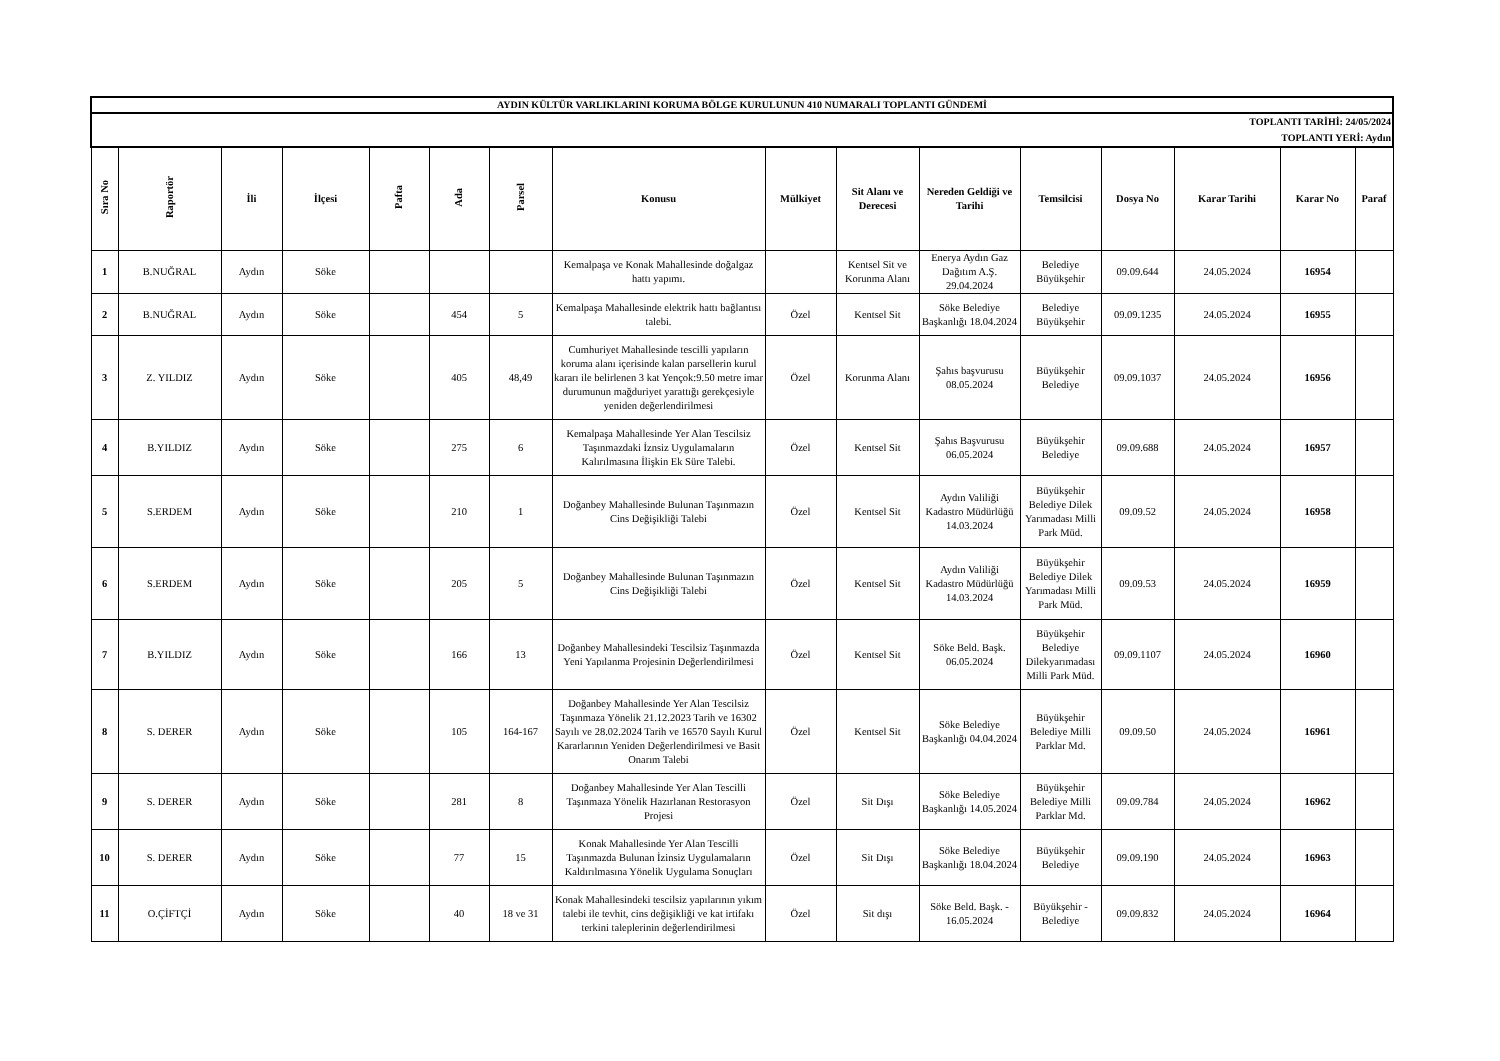| AYDIN KÜLTÜR VARLIKLARINI KORUMA BÖLGE KURULUNUN 410 NUMARALI TOPLANTI GÜNDEMİ | | | | | | | | | | | | | | | |
| TOPLANTI TARİHİ: 24/05/2024 TOPLANTI YERİ: Aydın | | | | | | | | | | | | | | | |
| Sıra No | Raportör | İli | İlçesi | Pafta | Ada | Parsel | Konusu | Mülkiyet | Sit Alanı ve Derecesi | Nereden Geldiği ve Tarihi | Temsilcisi | Dosya No | Karar Tarihi | Karar No | Paraf |
| 1 | B.NUĞRAL | Aydın | Söke | | | | Kemalpaşa ve Konak Mahallesinde doğalgaz hattı yapımı. | | Kentsel Sit ve Korunma Alanı | Enerya Aydın Gaz Dağıtım A.Ş. 29.04.2024 | Belediye Büyükşehir | 09.09.644 | 24.05.2024 | 16954 | |
| 2 | B.NUĞRAL | Aydın | Söke | | 454 | 5 | Kemalpaşa Mahallesinde elektrik hattı bağlantısı talebi. | Özel | Kentsel Sit | Söke Belediye Başkanlığı 18.04.2024 | Belediye Büyükşehir | 09.09.1235 | 24.05.2024 | 16955 | |
| 3 | Z. YILDIZ | Aydın | Söke | | 405 | 48,49 | Cumhuriyet Mahallesinde tescilli yapıların koruma alanı içerisinde kalan parsellerin kurul kararı ile belirlenen 3 kat Yençok:9.50 metre imar durumunun mağduriyet yarattığı gerekçesiyle yeniden değerlendirilmesi | Özel | Korunma Alanı | Şahıs başvurusu 08.05.2024 | Büyükşehir Belediye | 09.09.1037 | 24.05.2024 | 16956 | |
| 4 | B.YILDIZ | Aydın | Söke | | 275 | 6 | Kemalpaşa Mahallesinde Yer Alan Tescilsiz Taşınmazdaki İznsiz Uygulamaların Kalırılmasına İlişkin Ek Süre Talebi. | Özel | Kentsel Sit | Şahıs Başvurusu 06.05.2024 | Büyükşehir Belediye | 09.09.688 | 24.05.2024 | 16957 | |
| 5 | S.ERDEM | Aydın | Söke | | 210 | 1 | Doğanbey Mahallesinde Bulunan Taşınmazın Cins Değişikliği Talebi | Özel | Kentsel Sit | Aydın Valiliği Kadastro Müdürlüğü 14.03.2024 | Büyükşehir Belediye Dilek Yarımadası Milli Park Müd. | 09.09.52 | 24.05.2024 | 16958 | |
| 6 | S.ERDEM | Aydın | Söke | | 205 | 5 | Doğanbey Mahallesinde Bulunan Taşınmazın Cins Değişikliği Talebi | Özel | Kentsel Sit | Aydın Valiliği Kadastro Müdürlüğü 14.03.2024 | Büyükşehir Belediye Dilek Yarımadası Milli Park Müd. | 09.09.53 | 24.05.2024 | 16959 | |
| 7 | B.YILDIZ | Aydın | Söke | | 166 | 13 | Doğanbey Mahallesindeki Tescilsiz Taşınmazda Yeni Yapılanma Projesinin Değerlendirilmesi | Özel | Kentsel Sit | Söke Beld. Başk. 06.05.2024 | Büyükşehir Belediye Dilekyarımadası Milli Park Müd. | 09.09.1107 | 24.05.2024 | 16960 | |
| 8 | S. DERER | Aydın | Söke | | 105 | 164-167 | Doğanbey Mahallesinde Yer Alan Tescilsiz Taşınmaza Yönelik 21.12.2023 Tarih ve 16302 Sayılı ve 28.02.2024 Tarih ve 16570 Sayılı Kurul Kararlarının Yeniden Değerlendirilmesi ve Basit Onarım Talebi | Özel | Kentsel Sit | Söke Belediye Başkanlığı 04.04.2024 | Büyükşehir Belediye Milli Parklar Md. | 09.09.50 | 24.05.2024 | 16961 | |
| 9 | S. DERER | Aydın | Söke | | 281 | 8 | Doğanbey Mahallesinde Yer Alan Tescilli Taşınmaza Yönelik Hazırlanan Restorasyon Projesi | Özel | Sit Dışı | Söke Belediye Başkanlığı 14.05.2024 | Büyükşehir Belediye Milli Parklar Md. | 09.09.784 | 24.05.2024 | 16962 | |
| 10 | S. DERER | Aydın | Söke | | 77 | 15 | Konak Mahallesinde Yer Alan Tescilli Taşınmazda Bulunan İzinsiz Uygulamaların Kaldırılmasına Yönelik Uygulama Sonuçları | Özel | Sit Dışı | Söke Belediye Başkanlığı 18.04.2024 | Büyükşehir Belediye | 09.09.190 | 24.05.2024 | 16963 | |
| 11 | O.ÇİFTÇİ | Aydın | Söke | | 40 | 18 ve 31 | Konak Mahallesindeki tescilsiz yapılarının yıkım talebi ile tevhit, cins değişikliği ve kat irtifakı terkini taleplerinin değerlendirilmesi | Özel | Sit dışı | Söke Beld. Başk. - 16.05.2024 | Büyükşehir - Belediye | 09.09.832 | 24.05.2024 | 16964 | |